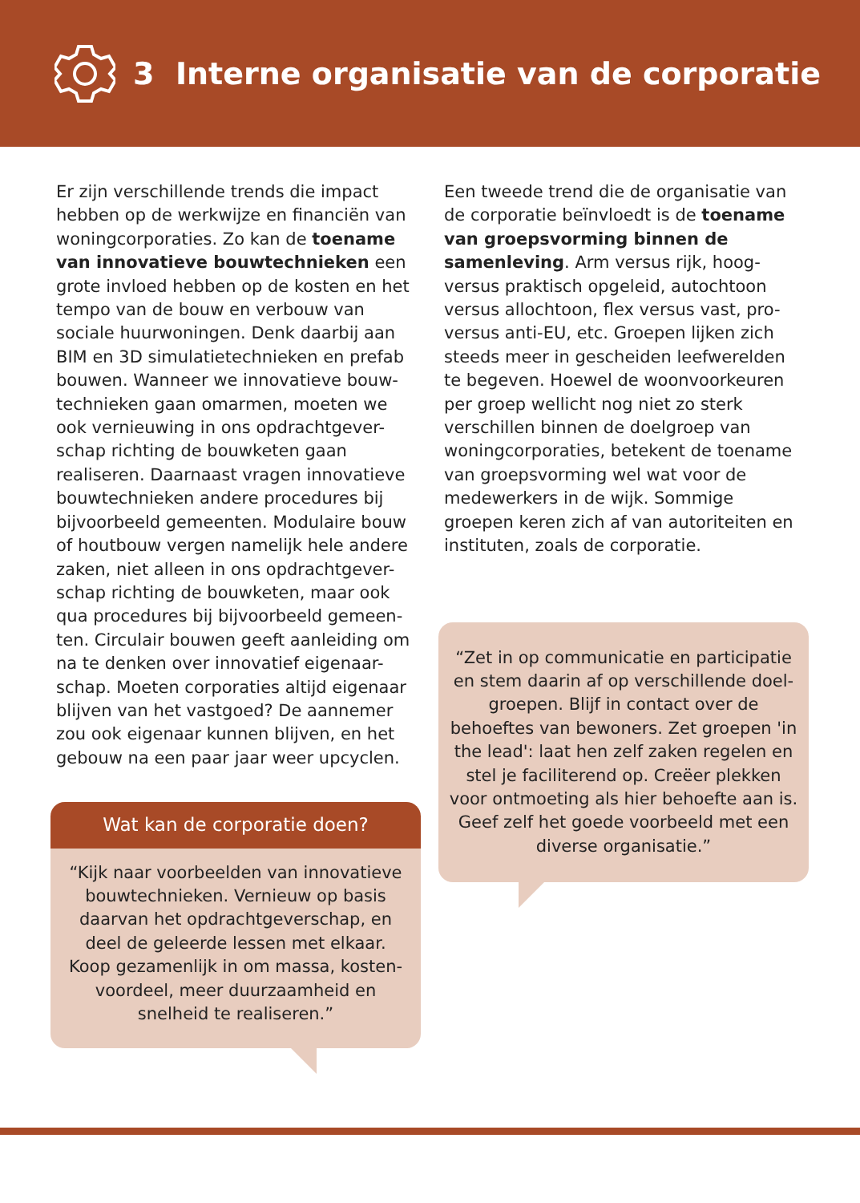3 Interne organisatie van de corporatie
Er zijn verschillende trends die impact hebben op de werkwijze en financiën van woningcorporaties. Zo kan de toename van innovatieve bouwtechnieken een grote invloed hebben op de kosten en het tempo van de bouw en verbouw van sociale huurwoningen. Denk daarbij aan BIM en 3D simulatietechnieken en prefab bouwen. Wanneer we innovatieve bouw-technieken gaan omarmen, moeten we ook vernieuwing in ons opdrachtgever-schap richting de bouwketen gaan realiseren. Daarnaast vragen innovatieve bouwtechnieken andere procedures bij bijvoorbeeld gemeenten. Modulaire bouw of houtbouw vergen namelijk hele andere zaken, niet alleen in ons opdrachtgever-schap richting de bouwketen, maar ook qua procedures bij bijvoorbeeld gemeen-ten. Circulair bouwen geeft aanleiding om na te denken over innovatief eigenaar-schap. Moeten corporaties altijd eigenaar blijven van het vastgoed? De aannemer zou ook eigenaar kunnen blijven, en het gebouw na een paar jaar weer upcyclen.
Wat kan de corporatie doen?
“Kijk naar voorbeelden van innovatieve bouwtechnieken. Vernieuw op basis daarvan het opdrachtgeverschap, en deel de geleerde lessen met elkaar.
Koop gezamenlijk in om massa, kosten-voordeel, meer duurzaamheid en snelheid te realiseren.”
Een tweede trend die de organisatie van de corporatie beïnvloedt is de toename van groepsvorming binnen de samenleving. Arm versus rijk, hoog- versus praktisch opgeleid, autochtoon versus allochtoon, flex versus vast, pro- versus anti-EU, etc. Groepen lijken zich steeds meer in gescheiden leefwerelden te begeven. Hoewel de woonvoorkeuren per groep wellicht nog niet zo sterk verschillen binnen de doelgroep van woningcorporaties, betekent de toename van groepsvorming wel wat voor de medewerkers in de wijk. Sommige groepen keren zich af van autoriteiten en instituten, zoals de corporatie.
“Zet in op communicatie en participatie en stem daarin af op verschillende doel-groepen. Blijf in contact over de behoeftes van bewoners. Zet groepen 'in the lead': laat hen zelf zaken regelen en stel je faciliterend op. Creëer plekken voor ontmoeting als hier behoefte aan is. Geef zelf het goede voorbeeld met een diverse organisatie.”